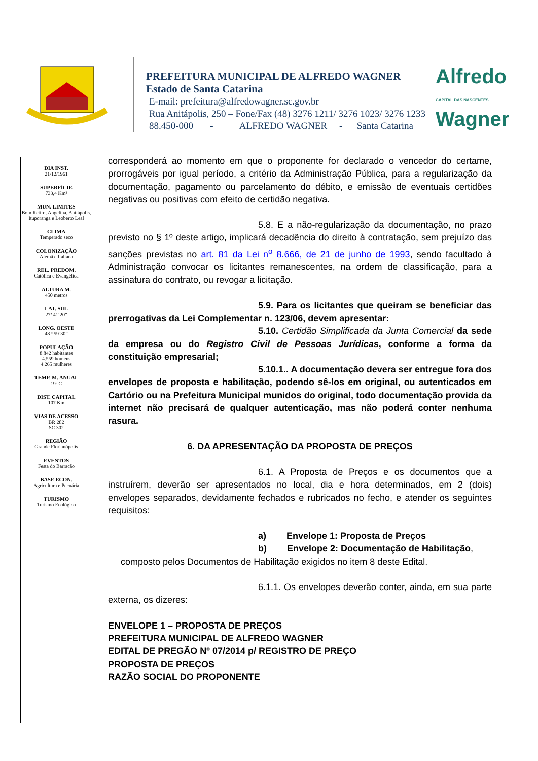PREFEITURA MUNICIPAL DE ALFREDO WAGNER
Estado de Santa Catarina
E-mail: prefeitura@alfredowagner.sc.gov.br
Rua Anitápolis, 250 – Fone/Fax (48) 3276 1211/ 3276 1023/ 3276 1233
88.450-000 - ALFREDO WAGNER - Santa Catarina
Alfredo
CAPITAL DAS NASCENTES
Wagner
DIA INST.
21/12/1961
SUPERFÍCIE
733,4 Km²
MUN. LIMITES
Bom Retiro, Angelina, Anitápolis, Ituporanga e Leoberto Leal
CLIMA
Temperado seco
COLONIZAÇÃO
Alemã e Italiana
REL. PREDOM.
Católica e Evangélica
ALTURA M.
450 metros
LAT. SUL
27ª 41´20”
LONG. OESTE
48 ª 59`30”
POPULAÇÃO
8.842 habitantes
4.559 homens
4.265 mulheres
TEMP. M. ANUAL
19º C
DIST. CAPITAL
107 Km
VIAS DE ACESSO
BR 282
SC 302
REGIÃO
Grande Florianópolis
EVENTOS
Festa do Barracão
BASE ECON.
Agricultura e Pecuária
TURISMO
Turismo Ecológico
corresponderá ao momento em que o proponente for declarado o vencedor do certame, prorrogáveis por igual período, a critério da Administração Pública, para a regularização da documentação, pagamento ou parcelamento do débito, e emissão de eventuais certidões negativas ou positivas com efeito de certidão negativa.
5.8. E a não-regularização da documentação, no prazo previsto no § 1º deste artigo, implicará decadência do direito à contratação, sem prejuízo das sanções previstas no art. 81 da Lei n<sup>o</sup> 8.666, de 21 de junho de 1993, sendo facultado à Administração convocar os licitantes remanescentes, na ordem de classificação, para a assinatura do contrato, ou revogar a licitação.
5.9. Para os licitantes que queiram se beneficiar das prerrogativas da Lei Complementar n. 123/06, devem apresentar:
5.10. Certidão Simplificada da Junta Comercial da sede da empresa ou do Registro Civil de Pessoas Jurídicas, conforme a forma da constituição empresarial;
5.10.1.. A documentação devera ser entregue fora dos envelopes de proposta e habilitação, podendo sê-los em original, ou autenticados em Cartório ou na Prefeitura Municipal munidos do original, todo documentação provida da internet não precisará de qualquer autenticação, mas não poderá conter nenhuma rasura.
6. DA APRESENTAÇÃO DA PROPOSTA DE PREÇOS
6.1. A Proposta de Preços e os documentos que a instruírem, deverão ser apresentados no local, dia e hora determinados, em 2 (dois) envelopes separados, devidamente fechados e rubricados no fecho, e atender os seguintes requisitos:
a) Envelope 1: Proposta de Preços
b) Envelope 2: Documentação de Habilitação,
composto pelos Documentos de Habilitação exigidos no item 8 deste Edital.
6.1.1. Os envelopes deverão conter, ainda, em sua parte externa, os dizeres:
ENVELOPE 1 – PROPOSTA DE PREÇOS
PREFEITURA MUNICIPAL DE ALFREDO WAGNER
EDITAL DE PREGÃO Nº 07/2014 p/ REGISTRO DE PREÇO
PROPOSTA DE PREÇOS
RAZÃO SOCIAL DO PROPONENTE